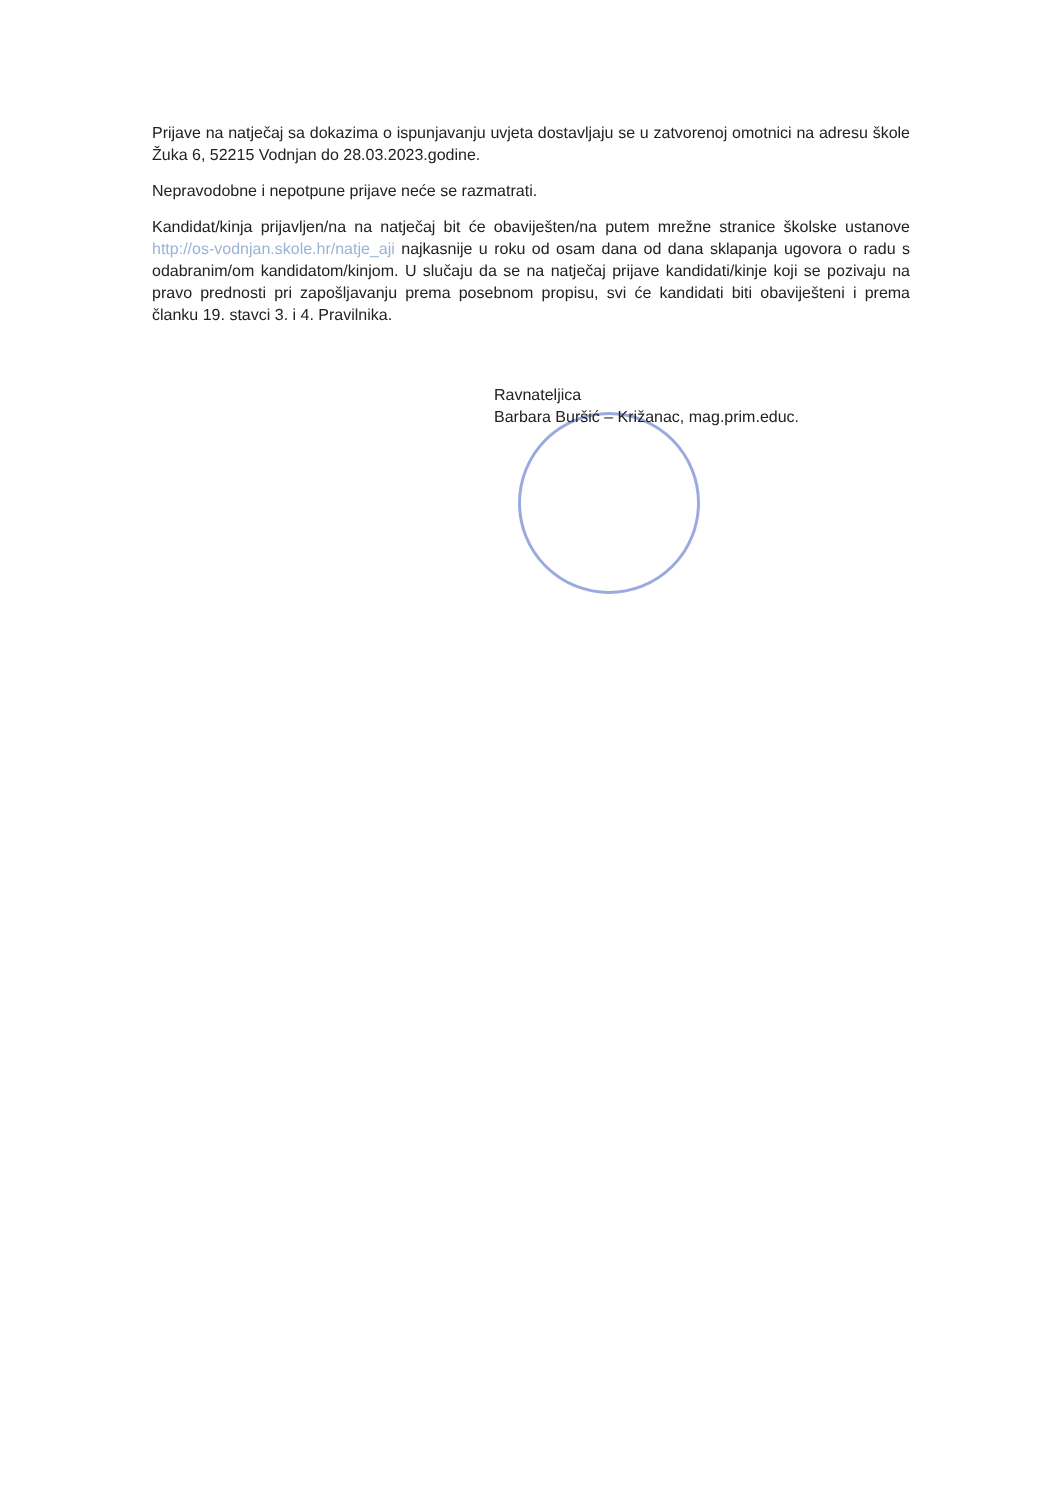Prijave na natječaj sa dokazima o ispunjavanju uvjeta dostavljaju se u zatvorenoj omotnici na adresu škole Žuka 6, 52215 Vodnjan do 28.03.2023.godine.
Nepravodobne i nepotpune prijave neće se razmatrati.
Kandidat/kinja prijavljen/na na natječaj bit će obaviješten/na putem mrežne stranice školske ustanove http://os-vodnjan.skole.hr/natje_aji najkasnije u roku od osam dana od dana sklapanja ugovora o radu s odabranim/om kandidatom/kinjom. U slučaju da se na natječaj prijave kandidati/kinje koji se pozivaju na pravo prednosti pri zapošljavanju prema posebnom propisu, svi će kandidati biti obaviješteni i prema članku 19. stavci 3. i 4. Pravilnika.
Ravnateljica
Barbara Buršić – Križanac, mag.prim.educ.